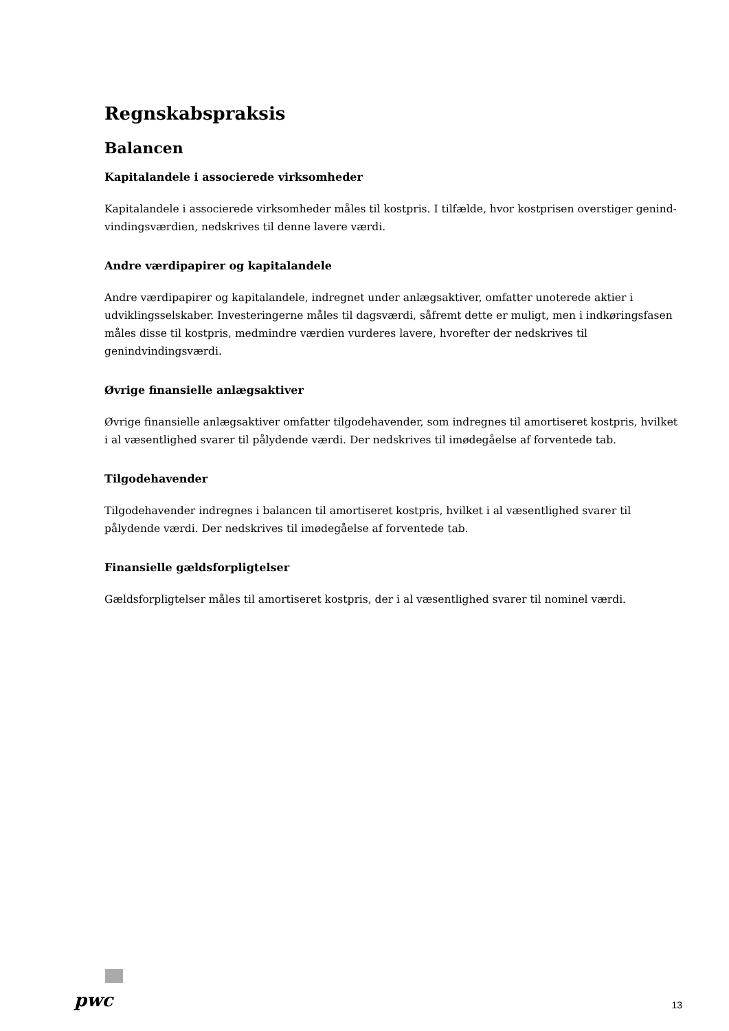Regnskabspraksis
Balancen
Kapitalandele i associerede virksomheder
Kapitalandele i associerede virksomheder måles til kostpris. I tilfælde, hvor kostprisen overstiger genind-vindingsværdien, nedskrives til denne lavere værdi.
Andre værdipapirer og kapitalandele
Andre værdipapirer og kapitalandele, indregnet under anlægsaktiver, omfatter unoterede aktier i udviklingsselskaber. Investeringerne måles til dagsværdi, såfremt dette er muligt, men i indkøringsfasen måles disse til kostpris, medmindre værdien vurderes lavere, hvorefter der nedskrives til genindvindingsværdi.
Øvrige finansielle anlægsaktiver
Øvrige finansielle anlægsaktiver omfatter tilgodehavender, som indregnes til amortiseret kostpris, hvilket i al væsentlighed svarer til pålydende værdi. Der nedskrives til imødegåelse af forventede tab.
Tilgodehavender
Tilgodehavender indregnes i balancen til amortiseret kostpris, hvilket i al væsentlighed svarer til pålydende værdi. Der nedskrives til imødegåelse af forventede tab.
Finansielle gældsforpligtelser
Gældsforpligtelser måles til amortiseret kostpris, der i al væsentlighed svarer til nominel værdi.
pwc
13